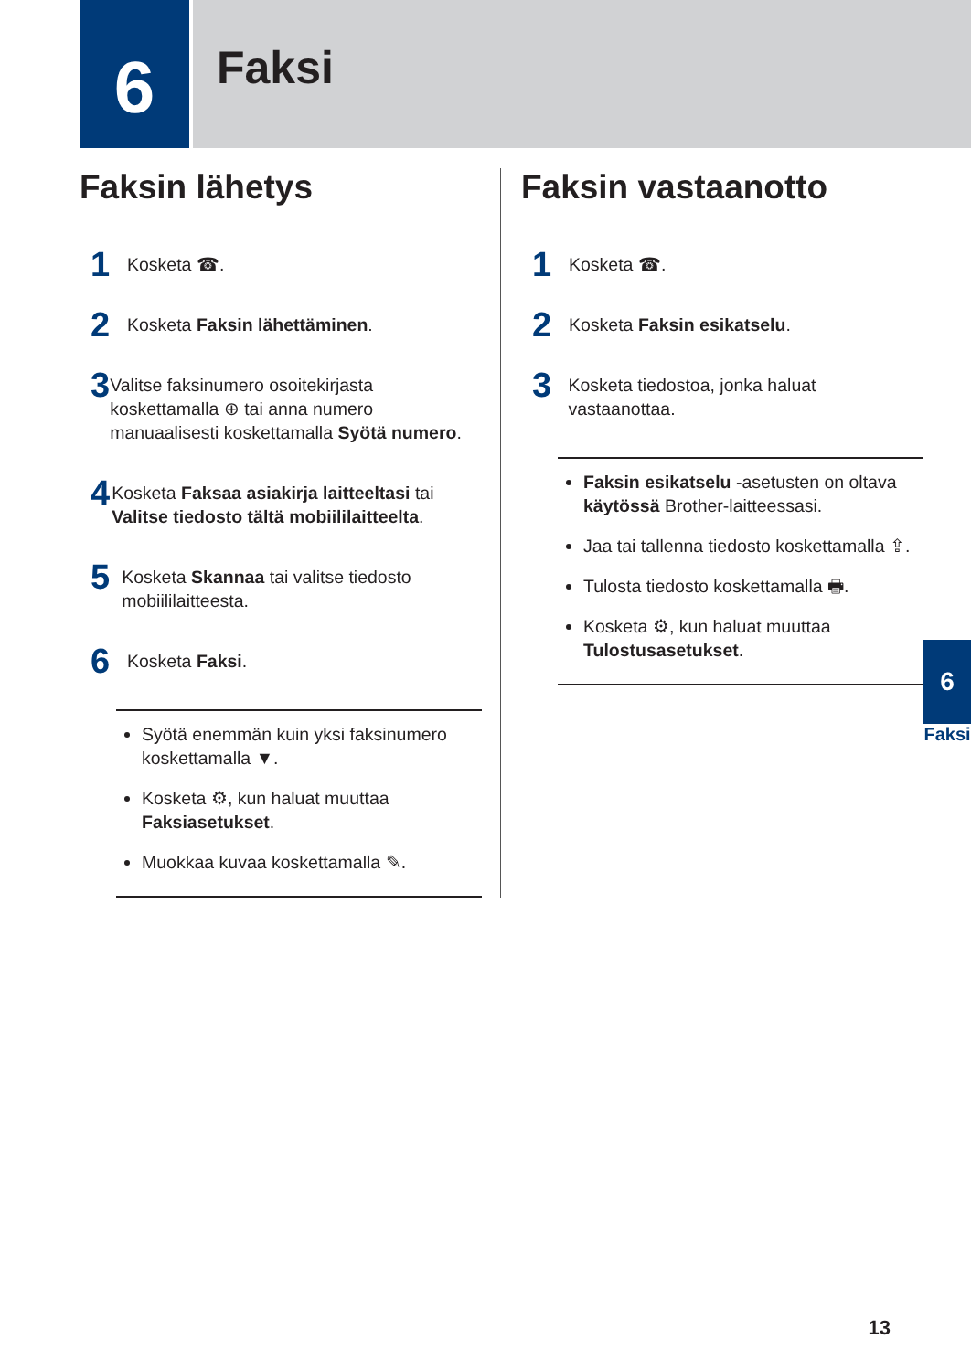6
Faksi
Faksin lähetys
1
Kosketa ☎.
2
Kosketa Faksin lähettäminen.
3
Valitse faksinumero osoitekirjasta koskettamalla ⊕ tai anna numero manuaalisesti koskettamalla Syötä numero.
4
Kosketa Faksaa asiakirja laitteeltasi tai Valitse tiedosto tältä mobiililaitteelta.
5
Kosketa Skannaa tai valitse tiedosto mobiililaitteesta.
6
Kosketa Faksi.
Syötä enemmän kuin yksi faksinumero koskettamalla ▼.
Kosketa ⚙, kun haluat muuttaa Faksiasetukset.
Muokkaa kuvaa koskettamalla ✎.
Faksin vastaanotto
1
Kosketa ☎.
2
Kosketa Faksin esikatselu.
3
Kosketa tiedostoa, jonka haluat vastaanottaa.
Faksin esikatselu -asetusten on oltava käytössä Brother-laitteessasi.
Jaa tai tallenna tiedosto koskettamalla ⇪.
Tulosta tiedosto koskettamalla 🖶.
Kosketa ⚙, kun haluat muuttaa Tulostusasetukset.
6
Faksi
13